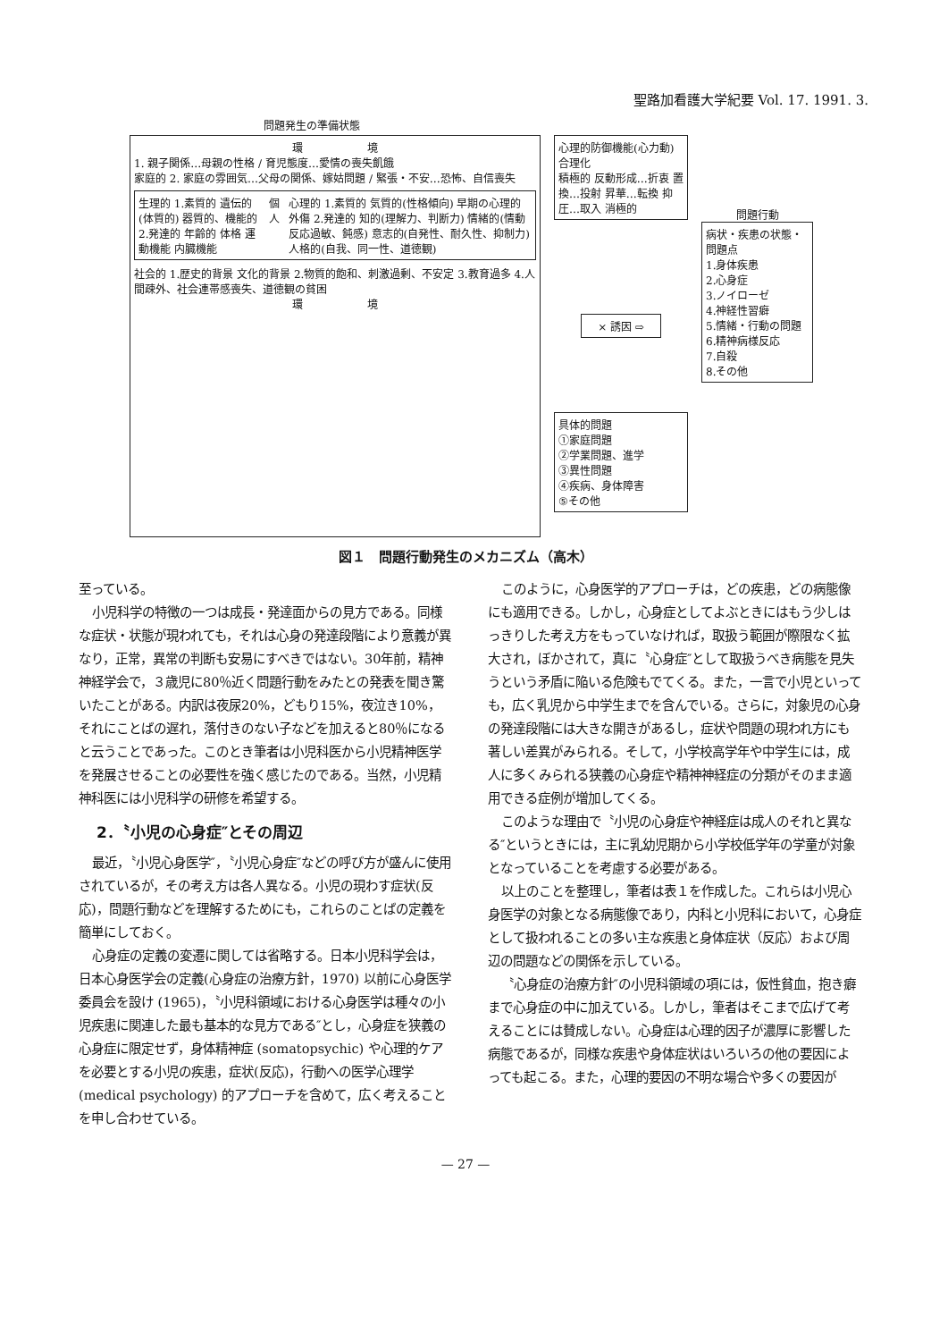聖路加看護大学紀要 Vol. 17. 1991. 3.
問題発生の準備状態
環　　　　　　境
1. 親子関係…母親の性格 / 育児態度…愛情の喪失飢餓
家庭的 2. 家庭の雰囲気…父母の関係、嫁姑問題 / 緊張・不安…恐怖、自信喪失
生理的 1.素質的 遺伝的(体質的) 器質的、機能的 2.発達的 年齢的 体格 運動機能 内臓機能
個人 心理的 1.素質的 気質的(性格傾向) 早期の心理的外傷 2.発達的 知的(理解力、判断力) 情緒的(情動反応過敏、鈍感) 意志的(自発性、耐久性、抑制力) 人格的(自我、同一性、道徳観)
社会的 1.歴史的背景 文化的背景 2.物質的飽和、刺激過剰、不安定 3.教育過多 4.人間疎外、社会連帯感喪失、道徳観の貧困
環　　　　　　境
心理的防御機能(心力動)
合理化
積極的 反動形成…折衷 置換…投射 昇華…転換 抑圧…取入 消極的
× 誘因 ⇨
具体的問題
①家庭問題
②学業問題、進学
③異性問題
④疾病、身体障害
⑤その他
問題行動
病状・疾患の状態・問題点
1.身体疾患
2.心身症
3.ノイローゼ
4.神経性習癖
5.情緒・行動の問題
6.精神病様反応
7.自殺
8.その他
図１　問題行動発生のメカニズム（高木）
至っている。
小児科学の特徴の一つは成長・発達面からの見方である。同様な症状・状態が現われても，それは心身の発達段階により意義が異なり，正常，異常の判断も安易にすべきではない。30年前，精神神経学会で，３歳児に80％近く問題行動をみたとの発表を聞き驚いたことがある。内訳は夜尿20%，どもり15%，夜泣き10%，それにことばの遅れ，落付きのない子などを加えると80％になると云うことであった。このとき筆者は小児科医から小児精神医学を発展させることの必要性を強く感じたのである。当然，小児精神科医には小児科学の研修を希望する。
2．〝小児の心身症″とその周辺
最近，〝小児心身医学″，〝小児心身症″などの呼び方が盛んに使用されているが，その考え方は各人異なる。小児の現わす症状(反応)，問題行動などを理解するためにも，これらのことばの定義を簡単にしておく。
心身症の定義の変遷に関しては省略する。日本小児科学会は，日本心身医学会の定義(心身症の治療方針，1970) 以前に心身医学委員会を設け (1965)，〝小児科領域における心身医学は種々の小児疾患に関連した最も基本的な見方である″とし，心身症を狭義の心身症に限定せず，身体精神症 (somatopsychic) や心理的ケアを必要とする小児の疾患，症状(反応)，行動への医学心理学 (medical psychology) 的アプローチを含めて，広く考えることを申し合わせている。
このように，心身医学的アプローチは，どの疾患，どの病態像にも適用できる。しかし，心身症としてよぶときにはもう少しはっきりした考え方をもっていなければ，取扱う範囲が際限なく拡大され，ぼかされて，真に〝心身症″として取扱うべき病態を見失うという矛盾に陥いる危険もでてくる。また，一言で小児といっても，広く乳児から中学生までを含んでいる。さらに，対象児の心身の発達段階には大きな開きがあるし，症状や問題の現われ方にも著しい差異がみられる。そして，小学校高学年や中学生には，成人に多くみられる狭義の心身症や精神神経症の分類がそのまま適用できる症例が増加してくる。
このような理由で〝小児の心身症や神経症は成人のそれと異なる″というときには，主に乳幼児期から小学校低学年の学童が対象となっていることを考慮する必要がある。
以上のことを整理し，筆者は表１を作成した。これらは小児心身医学の対象となる病態像であり，内科と小児科において，心身症として扱われることの多い主な疾患と身体症状（反応）および周辺の問題などの関係を示している。
〝心身症の治療方針″の小児科領域の項には，仮性貧血，抱き癖まで心身症の中に加えている。しかし，筆者はそこまで広げて考えることには賛成しない。心身症は心理的因子が濃厚に影響した病態であるが，同様な疾患や身体症状はいろいろの他の要因によっても起こる。また，心理的要因の不明な場合や多くの要因が
— 27 —